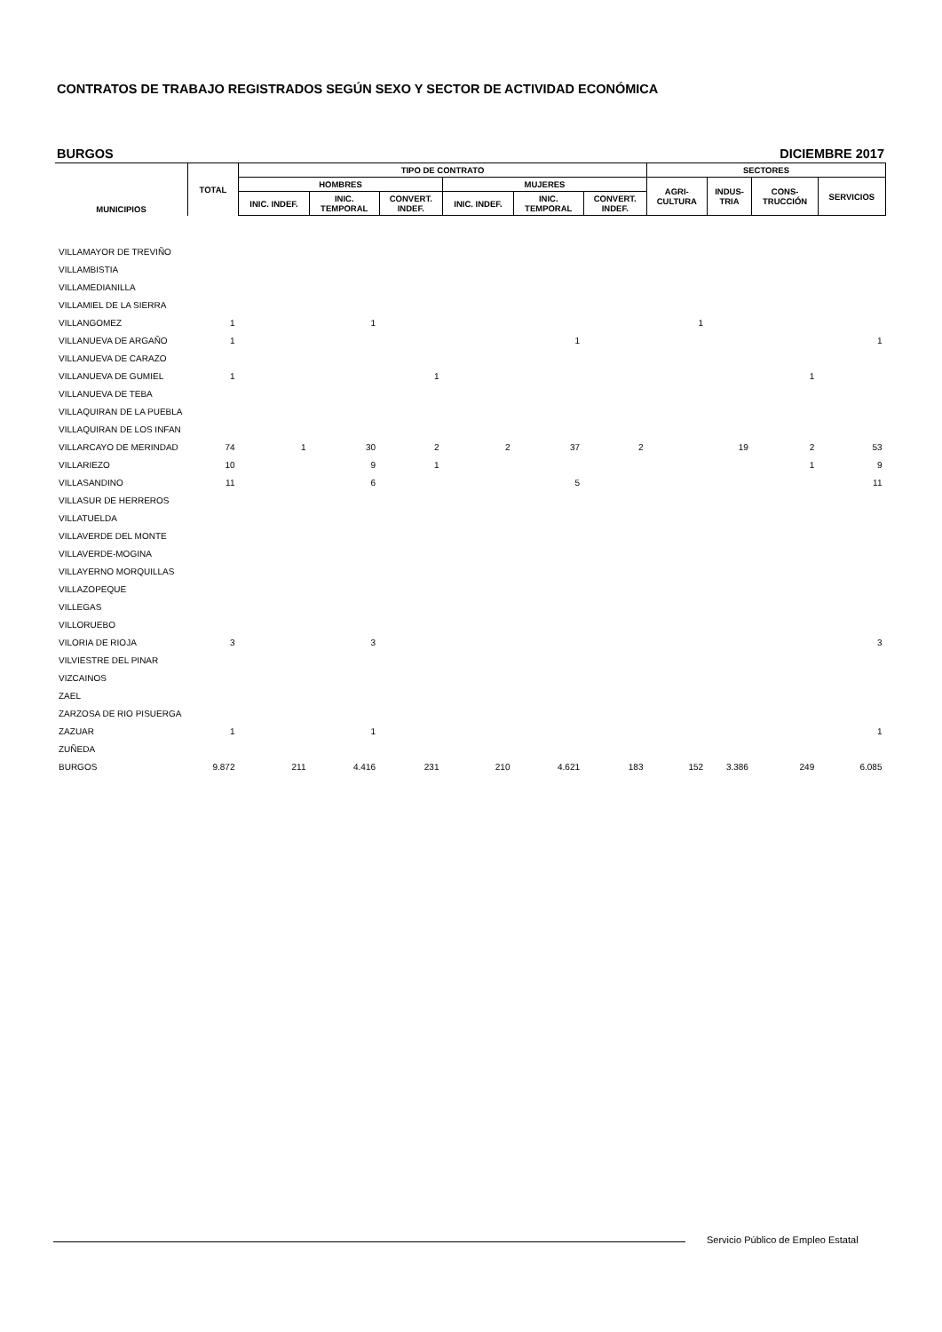CONTRATOS DE TRABAJO REGISTRADOS SEGÚN SEXO Y SECTOR DE ACTIVIDAD ECONÓMICA
BURGOS DICIEMBRE 2017
| MUNICIPIOS | TOTAL | TIPO DE CONTRATO | | | | | | SECTORES | | | |
| --- | --- | --- | --- | --- | --- | --- | --- | --- | --- | --- | --- |
| | | HOMBRES | | | MUJERES | | | AGRI- CULTURA | INDUS- TRIA | CONS- TRUCCIÓN | SERVICIOS |
| | | INIC. INDEF. | INIC. TEMPORAL | CONVERT. INDEF. | INIC. INDEF. | INIC. TEMPORAL | CONVERT. INDEF. | | | | |
| VILLAMAYOR DE TREVIÑO | | | | | | | | | | | |
| VILLAMBISTIA | | | | | | | | | | | |
| VILLAMEDIANILLA | | | | | | | | | | | |
| VILLAMIEL DE LA SIERRA | | | | | | | | | | | |
| VILLANGOMEZ | 1 | | 1 | | | | | 1 | | | |
| VILLANUEVA DE ARGAÑO | 1 | | | | | 1 | | | | | 1 |
| VILLANUEVA DE CARAZO | | | | | | | | | | | |
| VILLANUEVA DE GUMIEL | 1 | | | 1 | | | | | | 1 | |
| VILLANUEVA DE TEBA | | | | | | | | | | | |
| VILLAQUIRAN DE LA PUEBLA | | | | | | | | | | | |
| VILLAQUIRAN DE LOS INFAN | | | | | | | | | | | |
| VILLARCAYO DE MERINDAD | 74 | 1 | 30 | 2 | 2 | 37 | 2 | | 19 | 2 | 53 |
| VILLARIEZO | 10 | | 9 | 1 | | | | | | 1 | 9 |
| VILLASANDINO | 11 | | 6 | | | 5 | | | | | 11 |
| VILLASUR DE HERREROS | | | | | | | | | | | |
| VILLATUELDA | | | | | | | | | | | |
| VILLAVERDE DEL MONTE | | | | | | | | | | | |
| VILLAVERDE-MOGINA | | | | | | | | | | | |
| VILLAYERNO MORQUILLAS | | | | | | | | | | | |
| VILLAZOPEQUE | | | | | | | | | | | |
| VILLEGAS | | | | | | | | | | | |
| VILLORUEBO | | | | | | | | | | | |
| VILORIA DE RIOJA | 3 | | 3 | | | | | | | | 3 |
| VILVIESTRE DEL PINAR | | | | | | | | | | | |
| VIZCAINOS | | | | | | | | | | | |
| ZAEL | | | | | | | | | | | |
| ZARZOSA DE RIO PISUERGA | | | | | | | | | | | |
| ZAZUAR | 1 | | 1 | | | | | | | | 1 |
| ZUÑEDA | | | | | | | | | | | |
| BURGOS | 9.872 | 211 | 4.416 | 231 | 210 | 4.621 | 183 | 152 | 3.386 | 249 | 6.085 |
Servicio Público de Empleo Estatal